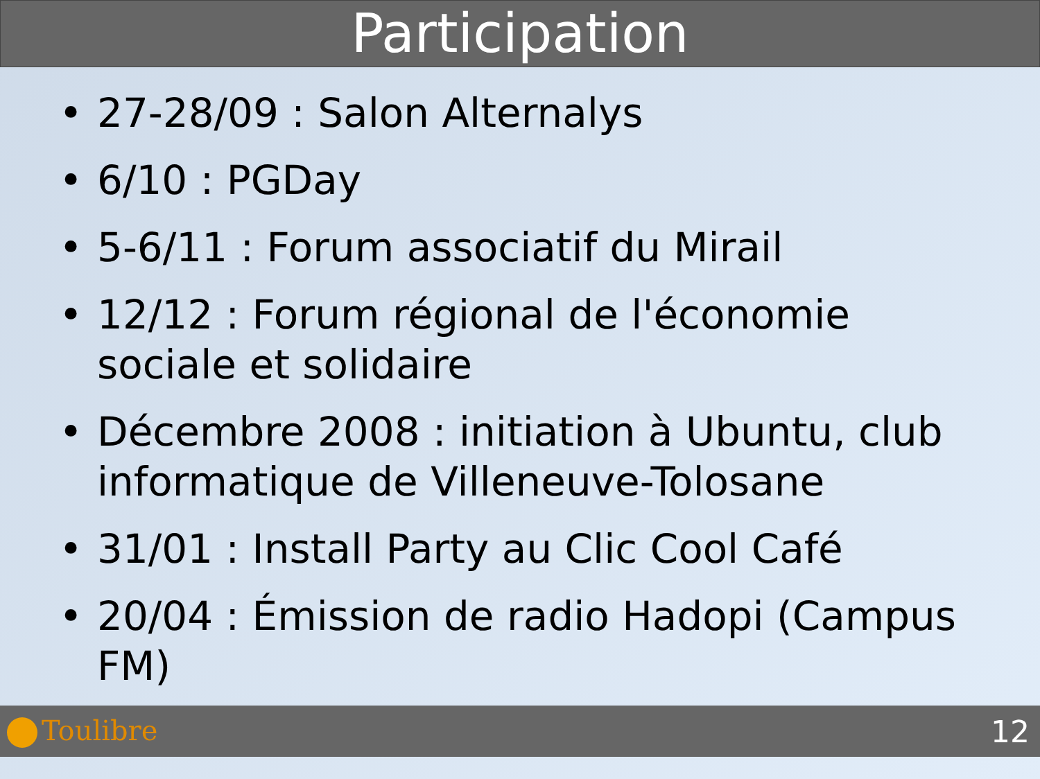Participation
• 27-28/09 : Salon Alternalys
• 6/10 : PGDay
• 5-6/11 : Forum associatif du Mirail
• 12/12 : Forum régional de l'économie sociale et solidaire
• Décembre 2008 : initiation à Ubuntu, club informatique de Villeneuve-Tolosane
• 31/01 : Install Party au Clic Cool Café
• 20/04 : Émission de radio Hadopi (Campus FM)
Toulibre 12